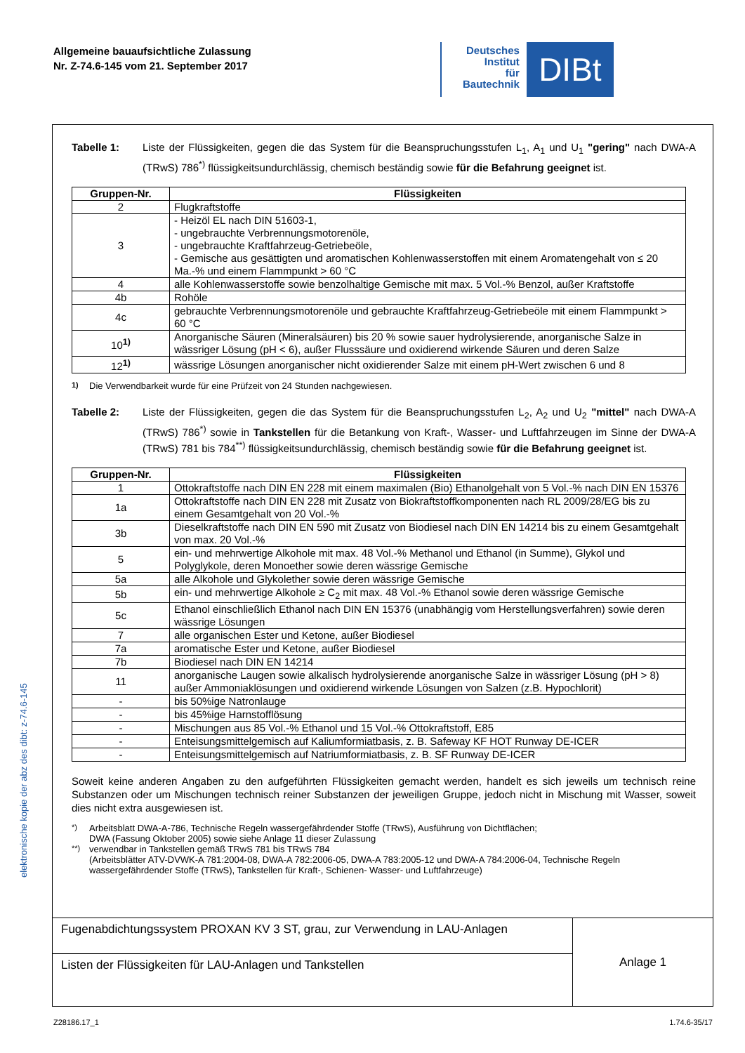Allgemeine bauaufsichtliche Zulassung
Nr. Z-74.6-145 vom 21. September 2017
Deutsches
Institut
für
Bautechnik
DIBt
Tabelle 1: Liste der Flüssigkeiten, gegen die das System für die Beanspruchungsstufen L<sub>1</sub>, A<sub>1</sub> und U<sub>1</sub> "gering" nach DWA-A (TRwS) 786<sup>*)</sup> flüssigkeitsundurchlässig, chemisch beständig sowie für die Befahrung geeignet ist.
| Gruppen-Nr. | Flüssigkeiten |
| --- | --- |
| 2 | Flugkraftstoffe |
| 3 | - Heizöl EL nach DIN 51603-1, - ungebrauchte Verbrennungsmotorenöle, - ungebrauchte Kraftfahrzeug-Getriebeöle, - Gemische aus gesättigten und aromatischen Kohlenwasserstoffen mit einem Aromatengehalt von ≤ 20 Ma.-% und einem Flammpunkt > 60 °C |
| 4 | alle Kohlenwasserstoffe sowie benzolhaltige Gemische mit max. 5 Vol.-% Benzol, außer Kraftstoffe |
| 4b | Rohöle |
| 4c | gebrauchte Verbrennungsmotorenöle und gebrauchte Kraftfahrzeug-Getriebeöle mit einem Flammpunkt > 60 °C |
| 10<sup>1)</sup> | Anorganische Säuren (Mineralsäuren) bis 20 % sowie sauer hydrolysierende, anorganische Salze in wässriger Lösung (pH < 6), außer Flusssäure und oxidierend wirkende Säuren und deren Salze |
| 12<sup>1)</sup> | wässrige Lösungen anorganischer nicht oxidierender Salze mit einem pH-Wert zwischen 6 und 8 |
<sup>1)</sup> Die Verwendbarkeit wurde für eine Prüfzeit von 24 Stunden nachgewiesen.
Tabelle 2: Liste der Flüssigkeiten, gegen die das System für die Beanspruchungsstufen L<sub>2</sub>, A<sub>2</sub> und U<sub>2</sub> "mittel" nach DWA-A (TRwS) 786<sup>*)</sup> sowie in Tankstellen für die Betankung von Kraft-, Wasser- und Luftfahrzeugen im Sinne der DWA-A (TRwS) 781 bis 784<sup>**)</sup> flüssigkeitsundurchlässig, chemisch beständig sowie für die Befahrung geeignet ist.
| Gruppen-Nr. | Flüssigkeiten |
| --- | --- |
| 1 | Ottokraftstoffe nach DIN EN 228 mit einem maximalen (Bio) Ethanolgehalt von 5 Vol.-% nach DIN EN 15376 |
| 1a | Ottokraftstoffe nach DIN EN 228 mit Zusatz von Biokraftstoffkomponenten nach RL 2009/28/EG bis zu einem Gesamtgehalt von 20 Vol.-% |
| 3b | Dieselkraftstoffe nach DIN EN 590 mit Zusatz von Biodiesel nach DIN EN 14214 bis zu einem Gesamtgehalt von max. 20 Vol.-% |
| 5 | ein- und mehrwertige Alkohole mit max. 48 Vol.-% Methanol und Ethanol (in Summe), Glykol und Polyglykole, deren Monoether sowie deren wässrige Gemische |
| 5a | alle Alkohole und Glykolether sowie deren wässrige Gemische |
| 5b | ein- und mehrwertige Alkohole ≥ C<sub>2</sub> mit max. 48 Vol.-% Ethanol sowie deren wässrige Gemische |
| 5c | Ethanol einschließlich Ethanol nach DIN EN 15376 (unabhängig vom Herstellungsverfahren) sowie deren wässrige Lösungen |
| 7 | alle organischen Ester und Ketone, außer Biodiesel |
| 7a | aromatische Ester und Ketone, außer Biodiesel |
| 7b | Biodiesel nach DIN EN 14214 |
| 11 | anorganische Laugen sowie alkalisch hydrolysierende anorganische Salze in wässriger Lösung (pH > 8) außer Ammoniaklösungen und oxidierend wirkende Lösungen von Salzen (z.B. Hypochlorit) |
| - | bis 50%ige Natronlauge |
| - | bis 45%ige Harnstofflösung |
| - | Mischungen aus 85 Vol.-% Ethanol und 15 Vol.-% Ottokraftstoff, E85 |
| - | Enteisungsmittelgemisch auf Kaliumformiatbasis, z. B. Safeway KF HOT Runway DE-ICER |
| - | Enteisungsmittelgemisch auf Natriumformiatbasis, z. B. SF Runway DE-ICER |
Soweit keine anderen Angaben zu den aufgeführten Flüssigkeiten gemacht werden, handelt es sich jeweils um technisch reine Substanzen oder um Mischungen technisch reiner Substanzen der jeweiligen Gruppe, jedoch nicht in Mischung mit Wasser, soweit dies nicht extra ausgewiesen ist.
<sup>*)</sup> Arbeitsblatt DWA-A-786, Technische Regeln wassergefährdender Stoffe (TRwS), Ausführung von Dichtflächen;
DWA (Fassung Oktober 2005) sowie siehe Anlage 11 dieser Zulassung
<sup>**)</sup> verwendbar in Tankstellen gemäß TRwS 781 bis TRwS 784
(Arbeitsblätter ATV-DVWK-A 781:2004-08, DWA-A 782:2006-05, DWA-A 783:2005-12 und DWA-A 784:2006-04, Technische Regeln wassergefährdender Stoffe (TRwS), Tankstellen für Kraft-, Schienen- Wasser- und Luftfahrzeuge)
Fugenabdichtungssystem PROXAN KV 3 ST, grau, zur Verwendung in LAU-Anlagen
Listen der Flüssigkeiten für LAU-Anlagen und Tankstellen
Anlage 1
elektronische kopie der abz des dibt: z-74.6-145
Z28186.17_1 1.74.6-35/17